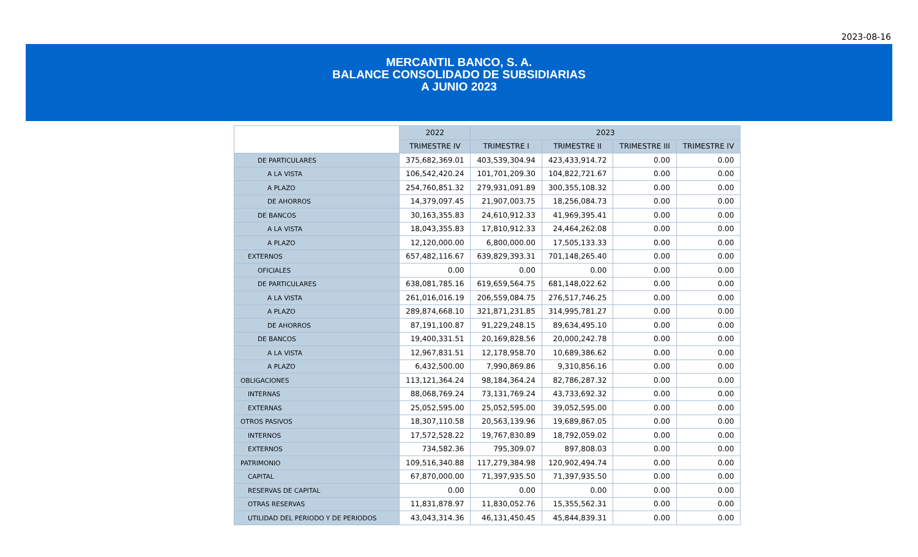2023-08-16
MERCANTIL BANCO, S. A.
BALANCE CONSOLIDADO DE SUBSIDIARIAS
A JUNIO 2023
| | 2022 | 2023 | | | |
| --- | --- | --- | --- | --- | --- |
| | TRIMESTRE IV | TRIMESTRE I | TRIMESTRE II | TRIMESTRE III | TRIMESTRE IV |
| DE PARTICULARES | 375,682,369.01 | 403,539,304.94 | 423,433,914.72 | 0.00 | 0.00 |
| A LA VISTA | 106,542,420.24 | 101,701,209.30 | 104,822,721.67 | 0.00 | 0.00 |
| A PLAZO | 254,760,851.32 | 279,931,091.89 | 300,355,108.32 | 0.00 | 0.00 |
| DE AHORROS | 14,379,097.45 | 21,907,003.75 | 18,256,084.73 | 0.00 | 0.00 |
| DE BANCOS | 30,163,355.83 | 24,610,912.33 | 41,969,395.41 | 0.00 | 0.00 |
| A LA VISTA | 18,043,355.83 | 17,810,912.33 | 24,464,262.08 | 0.00 | 0.00 |
| A PLAZO | 12,120,000.00 | 6,800,000.00 | 17,505,133.33 | 0.00 | 0.00 |
| EXTERNOS | 657,482,116.67 | 639,829,393.31 | 701,148,265.40 | 0.00 | 0.00 |
| OFICIALES | 0.00 | 0.00 | 0.00 | 0.00 | 0.00 |
| DE PARTICULARES | 638,081,785.16 | 619,659,564.75 | 681,148,022.62 | 0.00 | 0.00 |
| A LA VISTA | 261,016,016.19 | 206,559,084.75 | 276,517,746.25 | 0.00 | 0.00 |
| A PLAZO | 289,874,668.10 | 321,871,231.85 | 314,995,781.27 | 0.00 | 0.00 |
| DE AHORROS | 87,191,100.87 | 91,229,248.15 | 89,634,495.10 | 0.00 | 0.00 |
| DE BANCOS | 19,400,331.51 | 20,169,828.56 | 20,000,242.78 | 0.00 | 0.00 |
| A LA VISTA | 12,967,831.51 | 12,178,958.70 | 10,689,386.62 | 0.00 | 0.00 |
| A PLAZO | 6,432,500.00 | 7,990,869.86 | 9,310,856.16 | 0.00 | 0.00 |
| OBLIGACIONES | 113,121,364.24 | 98,184,364.24 | 82,786,287.32 | 0.00 | 0.00 |
| INTERNAS | 88,068,769.24 | 73,131,769.24 | 43,733,692.32 | 0.00 | 0.00 |
| EXTERNAS | 25,052,595.00 | 25,052,595.00 | 39,052,595.00 | 0.00 | 0.00 |
| OTROS PASIVOS | 18,307,110.58 | 20,563,139.96 | 19,689,867.05 | 0.00 | 0.00 |
| INTERNOS | 17,572,528.22 | 19,767,830.89 | 18,792,059.02 | 0.00 | 0.00 |
| EXTERNOS | 734,582.36 | 795,309.07 | 897,808.03 | 0.00 | 0.00 |
| PATRIMONIO | 109,516,340.88 | 117,279,384.98 | 120,902,494.74 | 0.00 | 0.00 |
| CAPITAL | 67,870,000.00 | 71,397,935.50 | 71,397,935.50 | 0.00 | 0.00 |
| RESERVAS DE CAPITAL | 0.00 | 0.00 | 0.00 | 0.00 | 0.00 |
| OTRAS RESERVAS | 11,831,878.97 | 11,830,052.76 | 15,355,562.31 | 0.00 | 0.00 |
| UTILIDAD DEL PERIODO Y DE PERIODOS | 43,043,314.36 | 46,131,450.45 | 45,844,839.31 | 0.00 | 0.00 |